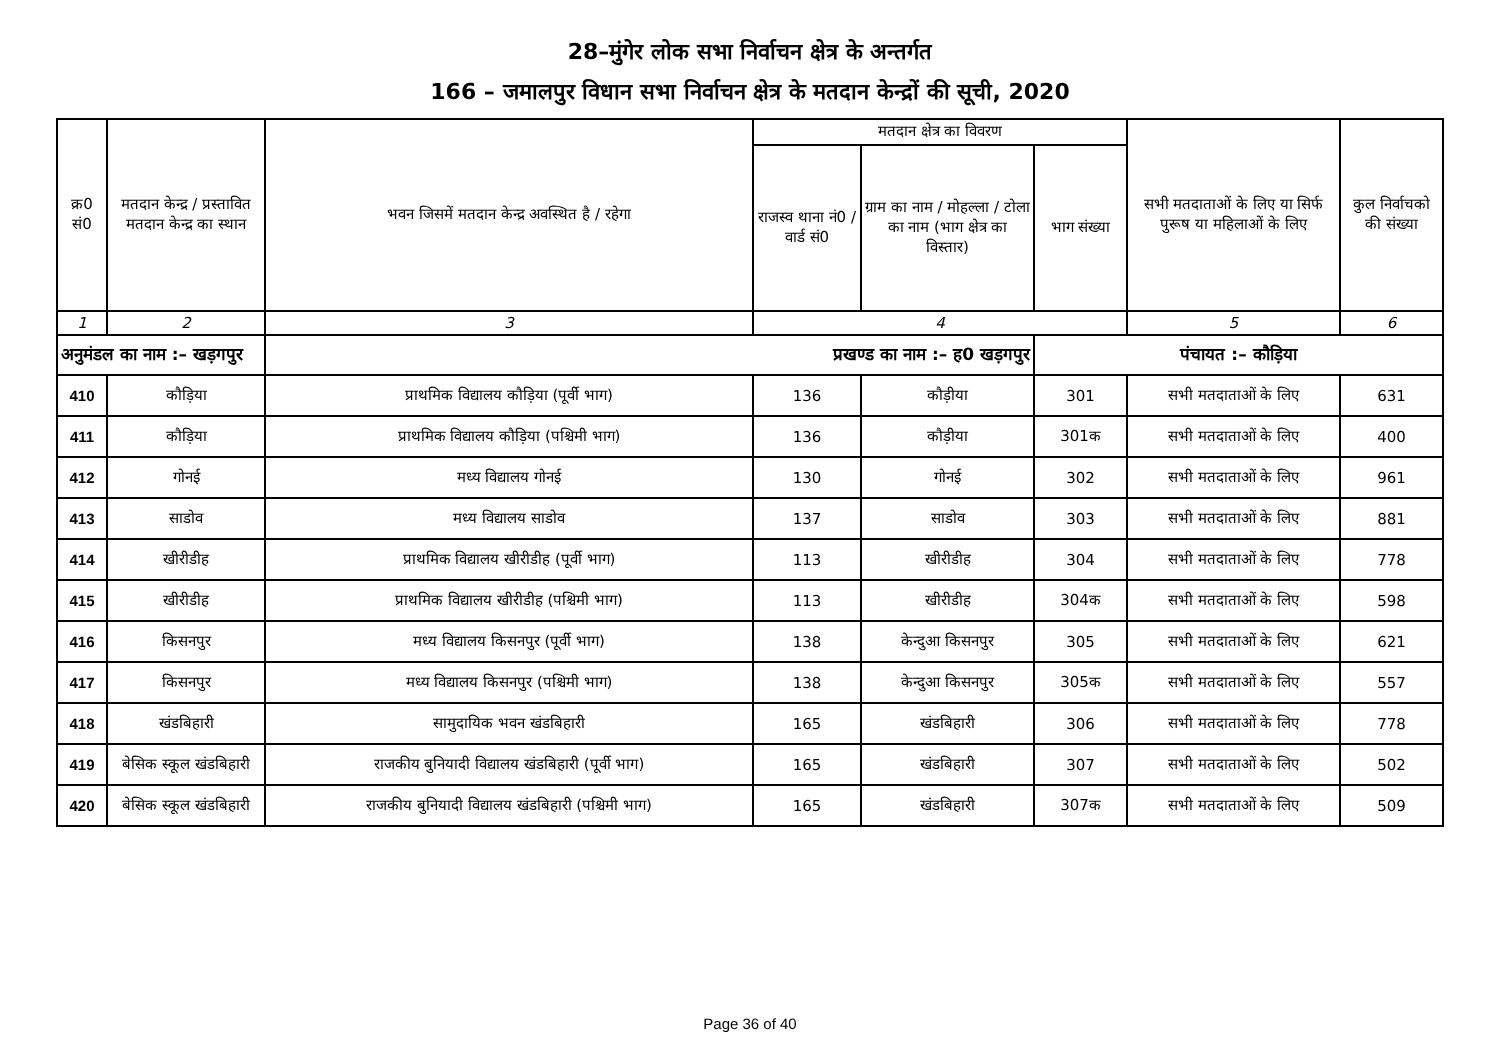28–मुंगेर लोक सभा निर्वाचन क्षेत्र के अन्तर्गत
166 – जमालपुर विधान सभा निर्वाचन क्षेत्र के मतदान केन्द्रों की सूची, 2020
| क्र0 सं0 | मतदान केन्द्र / प्रस्तावित मतदान केन्द्र का स्थान | भवन जिसमें मतदान केन्द्र अवस्थित है / रहेगा | मतदान क्षेत्र का विवरण | | | सभी मतदाताओं के लिए या सिर्फ पुरूष या महिलाओं के लिए | कुल निर्वाचको की संख्या |
| --- | --- | --- | --- | --- | --- | --- | --- |
| | | | राजस्व थाना नं0 / वार्ड सं0 | ग्राम का नाम / मोहल्ला / टोला का नाम (भाग क्षेत्र का विस्तार) | भाग संख्या | | |
| 1 | 2 | 3 | 4 | | | 5 | 6 |
| अनुमंडल का नाम :– खड़गपुर | | प्रखण्ड का नाम :– ह0 खड़गपुर | | | पंचायत :– कौड़िया | | |
| 410 | कौड़िया | प्राथमिक विद्यालय कौड़िया (पूर्वी भाग) | 136 | कौड़ीया | 301 | सभी मतदाताओं के लिए | 631 |
| 411 | कौड़िया | प्राथमिक विद्यालय कौड़िया (पश्चिमी भाग) | 136 | कौड़ीया | 301क | सभी मतदाताओं के लिए | 400 |
| 412 | गोनई | मध्य विद्यालय गोनई | 130 | गोनई | 302 | सभी मतदाताओं के लिए | 961 |
| 413 | साडोव | मध्य विद्यालय साडोव | 137 | साडोव | 303 | सभी मतदाताओं के लिए | 881 |
| 414 | खीरीडीह | प्राथमिक विद्यालय खीरीडीह (पूर्वी भाग) | 113 | खीरीडीह | 304 | सभी मतदाताओं के लिए | 778 |
| 415 | खीरीडीह | प्राथमिक विद्यालय खीरीडीह (पश्चिमी भाग) | 113 | खीरीडीह | 304क | सभी मतदाताओं के लिए | 598 |
| 416 | किसनपुर | मध्य विद्यालय किसनपुर (पूर्वी भाग) | 138 | केन्दुआ किसनपुर | 305 | सभी मतदाताओं के लिए | 621 |
| 417 | किसनपुर | मध्य विद्यालय किसनपुर (पश्चिमी भाग) | 138 | केन्दुआ किसनपुर | 305क | सभी मतदाताओं के लिए | 557 |
| 418 | खंडबिहारी | सामुदायिक भवन खंडबिहारी | 165 | खंडबिहारी | 306 | सभी मतदाताओं के लिए | 778 |
| 419 | बेसिक स्कूल खंडबिहारी | राजकीय बुनियादी विद्यालय खंडबिहारी (पूर्वी भाग) | 165 | खंडबिहारी | 307 | सभी मतदाताओं के लिए | 502 |
| 420 | बेसिक स्कूल खंडबिहारी | राजकीय बुनियादी विद्यालय खंडबिहारी (पश्चिमी भाग) | 165 | खंडबिहारी | 307क | सभी मतदाताओं के लिए | 509 |
Page 36 of 40